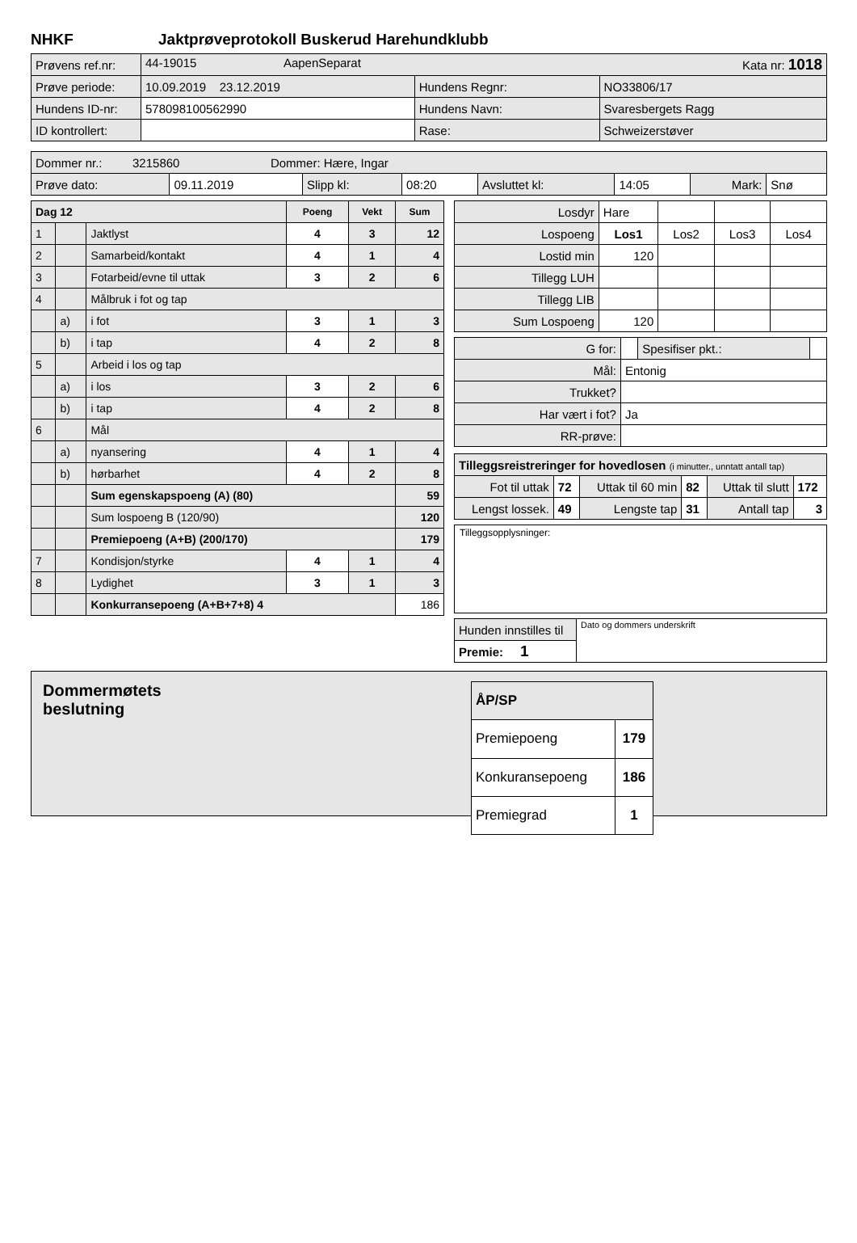NHKF Jaktprøveprotokoll Buskerud Harehundklubb
| Prøvens ref.nr: | 44-19015 AapenSeparat Kata nr: 1018 | | |
| Prøve periode: | 10.09.2019 23.12.2019 | Hundens Regnr: | NO33806/17 |
| Hundens ID-nr: | 578098100562990 | Hundens Navn: | Svaresbergets Ragg |
| ID kontrollert: | | Rase: | Schweizerstøver |
| Dommer nr.: 3215860 Dommer: Hære, Ingar | | | | | | | |
| Prøve dato: | 09.11.2019 | Slipp kl: | 08:20 | Avsluttet kl: | 14:05 | Mark: | Snø |
| Dag 12 | | | Poeng | Vekt | Sum |
| --- | --- | --- | --- | --- | --- |
| 1 | | Jaktlyst | 4 | 3 | 12 |
| 2 | | Samarbeid/kontakt | 4 | 1 | 4 |
| 3 | | Fotarbeid/evne til uttak | 3 | 2 | 6 |
| 4 | | Målbruk i fot og tap | | | |
| | a) | i fot | 3 | 1 | 3 |
| | b) | i tap | 4 | 2 | 8 |
| 5 | | Arbeid i los og tap | | | |
| | a) | i los | 3 | 2 | 6 |
| | b) | i tap | 4 | 2 | 8 |
| 6 | | Mål | | | |
| | a) | nyansering | 4 | 1 | 4 |
| | b) | hørbarhet | 4 | 2 | 8 |
| | | Sum egenskapspoeng (A) (80) | | | 59 |
| | | Sum lospoeng B (120/90) | | | 120 |
| | | Premiepoeng (A+B) (200/170) | | | 179 |
| 7 | | Kondisjon/styrke | 4 | 1 | 4 |
| 8 | | Lydighet | 3 | 1 | 3 |
| | | Konkurransepoeng (A+B+7+8) 4 | | | 186 |
| Losdyr | Hare | | | |
| Lospoeng | Los1 | Los2 | Los3 | Los4 |
| Lostid min | 120 | | | |
| Tillegg LUH | | | | |
| Tillegg LIB | | | | |
| Sum Lospoeng | 120 | | | |
| G for: | | Spesifiser pkt.: | |
| Mål: | Entonig | | |
| Trukket? | | | |
| Har vært i fot? | Ja | | |
| RR-prøve: | | | |
| Tilleggsreistreringer for hovedlosen (i minutter., unntatt antall tap) | | | | | |
| Fot til uttak | 72 | Uttak til 60 min | 82 | Uttak til slutt | 172 |
| Lengst lossek. | 49 | Lengste tap | 31 | Antall tap | 3 |
Tilleggsopplysninger:
| Hunden innstilles til | Dato og dommers underskrift |
| Premie: 1 | |
Dommermøtets
beslutning
| ÅP/SP | |
| Premiepoeng | 179 |
| Konkuransepoeng | 186 |
| Premiegrad | 1 |